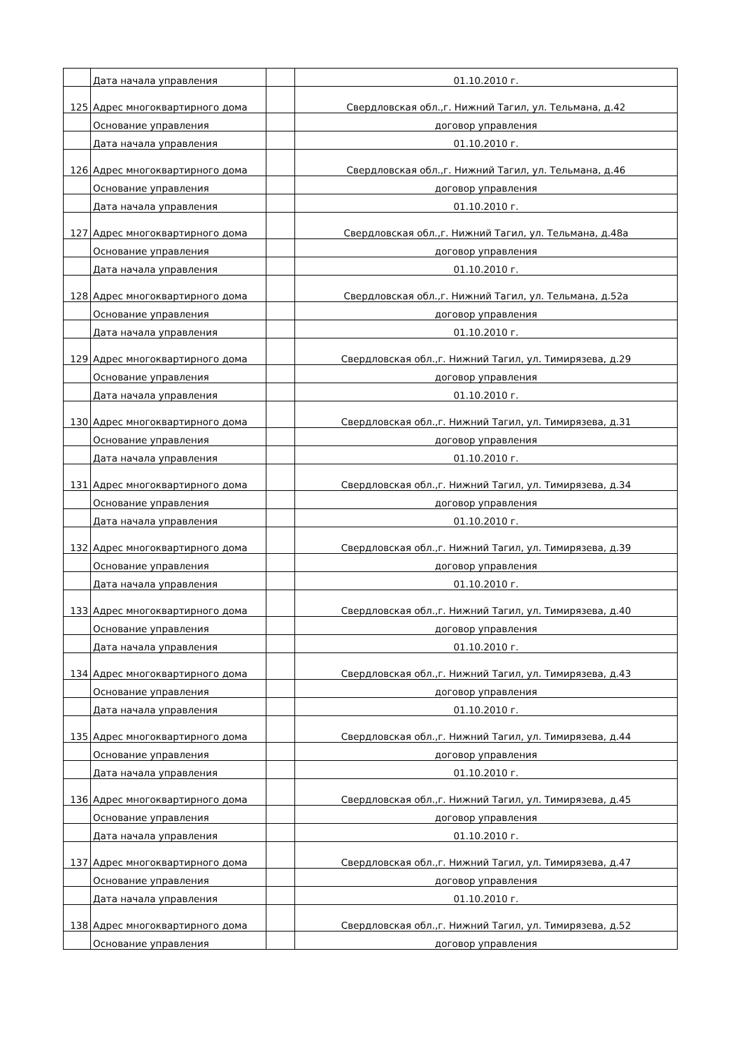| | Дата начала управления | | 01.10.2010 г. |
| 125 | Адрес многоквартирного дома | | Свердловская обл.,г. Нижний Тагил, ул. Тельмана, д.42 |
| | Основание управления | | договор управления |
| | Дата начала управления | | 01.10.2010 г. |
| 126 | Адрес многоквартирного дома | | Свердловская обл.,г. Нижний Тагил, ул. Тельмана, д.46 |
| | Основание управления | | договор управления |
| | Дата начала управления | | 01.10.2010 г. |
| 127 | Адрес многоквартирного дома | | Свердловская обл.,г. Нижний Тагил, ул. Тельмана, д.48а |
| | Основание управления | | договор управления |
| | Дата начала управления | | 01.10.2010 г. |
| 128 | Адрес многоквартирного дома | | Свердловская обл.,г. Нижний Тагил, ул. Тельмана, д.52а |
| | Основание управления | | договор управления |
| | Дата начала управления | | 01.10.2010 г. |
| 129 | Адрес многоквартирного дома | | Свердловская обл.,г. Нижний Тагил, ул. Тимирязева, д.29 |
| | Основание управления | | договор управления |
| | Дата начала управления | | 01.10.2010 г. |
| 130 | Адрес многоквартирного дома | | Свердловская обл.,г. Нижний Тагил, ул. Тимирязева, д.31 |
| | Основание управления | | договор управления |
| | Дата начала управления | | 01.10.2010 г. |
| 131 | Адрес многоквартирного дома | | Свердловская обл.,г. Нижний Тагил, ул. Тимирязева, д.34 |
| | Основание управления | | договор управления |
| | Дата начала управления | | 01.10.2010 г. |
| 132 | Адрес многоквартирного дома | | Свердловская обл.,г. Нижний Тагил, ул. Тимирязева, д.39 |
| | Основание управления | | договор управления |
| | Дата начала управления | | 01.10.2010 г. |
| 133 | Адрес многоквартирного дома | | Свердловская обл.,г. Нижний Тагил, ул. Тимирязева, д.40 |
| | Основание управления | | договор управления |
| | Дата начала управления | | 01.10.2010 г. |
| 134 | Адрес многоквартирного дома | | Свердловская обл.,г. Нижний Тагил, ул. Тимирязева, д.43 |
| | Основание управления | | договор управления |
| | Дата начала управления | | 01.10.2010 г. |
| 135 | Адрес многоквартирного дома | | Свердловская обл.,г. Нижний Тагил, ул. Тимирязева, д.44 |
| | Основание управления | | договор управления |
| | Дата начала управления | | 01.10.2010 г. |
| 136 | Адрес многоквартирного дома | | Свердловская обл.,г. Нижний Тагил, ул. Тимирязева, д.45 |
| | Основание управления | | договор управления |
| | Дата начала управления | | 01.10.2010 г. |
| 137 | Адрес многоквартирного дома | | Свердловская обл.,г. Нижний Тагил, ул. Тимирязева, д.47 |
| | Основание управления | | договор управления |
| | Дата начала управления | | 01.10.2010 г. |
| 138 | Адрес многоквартирного дома | | Свердловская обл.,г. Нижний Тагил, ул. Тимирязева, д.52 |
| | Основание управления | | договор управления |